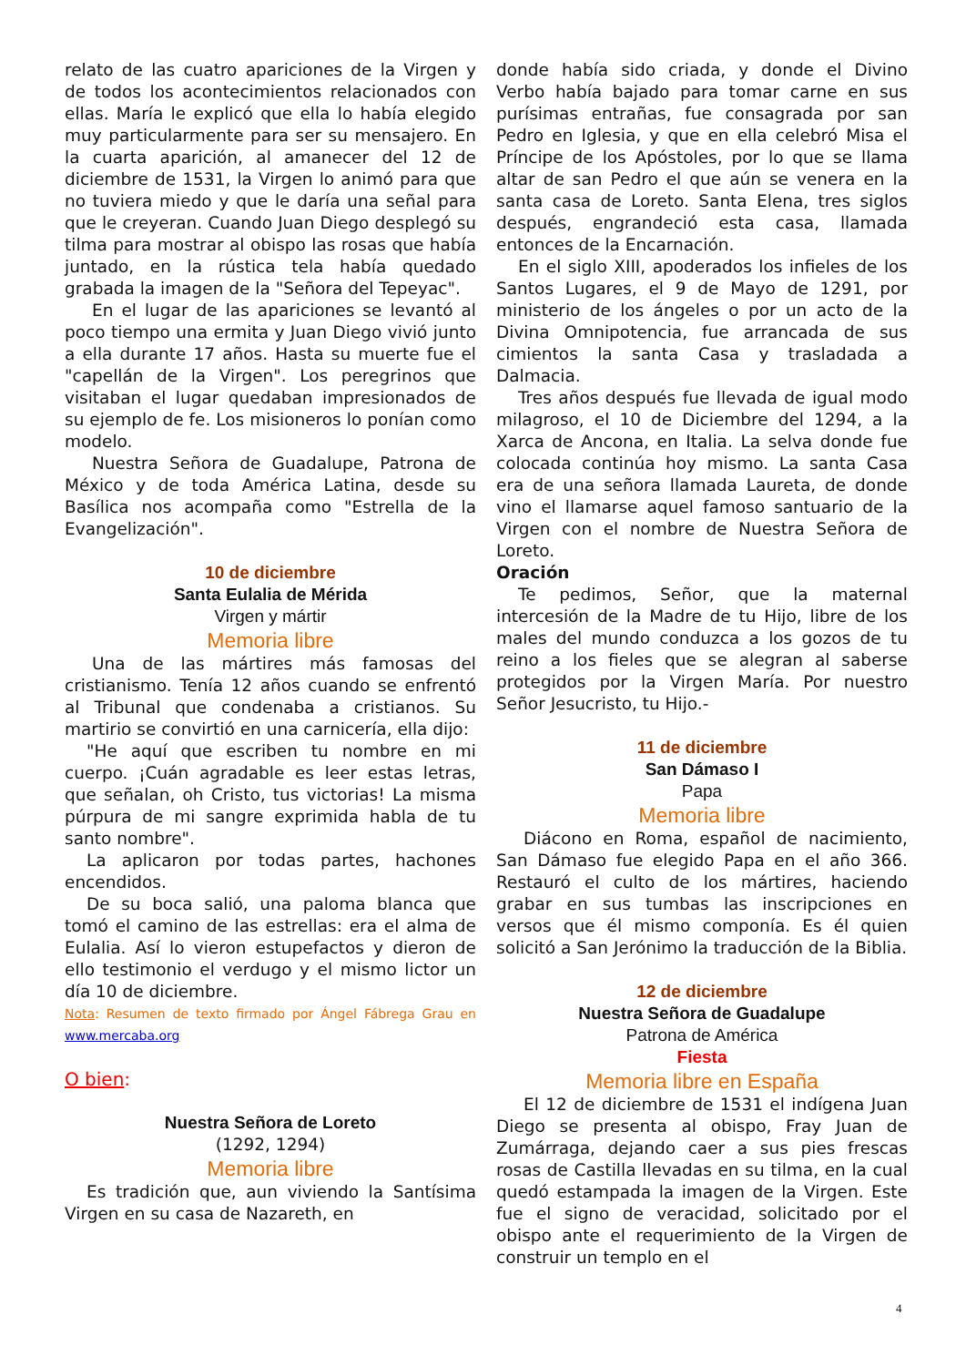relato de las cuatro apariciones de la Virgen y de todos los acontecimientos relacionados con ellas. María le explicó que ella lo había elegido muy particularmente para ser su mensajero. En la cuarta aparición, al amanecer del 12 de diciembre de 1531, la Virgen lo animó para que no tuviera miedo y que le daría una señal para que le creyeran. Cuando Juan Diego desplegó su tilma para mostrar al obispo las rosas que había juntado, en la rústica tela había quedado grabada la imagen de la "Señora del Tepeyac".
En el lugar de las apariciones se levantó al poco tiempo una ermita y Juan Diego vivió junto a ella durante 17 años. Hasta su muerte fue el "capellán de la Virgen". Los peregrinos que visitaban el lugar quedaban impresionados de su ejemplo de fe. Los misioneros lo ponían como modelo.
Nuestra Señora de Guadalupe, Patrona de México y de toda América Latina, desde su Basílica nos acompaña como "Estrella de la Evangelización".
10 de diciembre
Santa Eulalia de Mérida
Virgen y mártir
Memoria libre
Una de las mártires más famosas del cristianismo. Tenía 12 años cuando se enfrentó al Tribunal que condenaba a cristianos. Su martirio se convirtió en una carnicería, ella dijo:
"He aquí que escriben tu nombre en mi cuerpo. ¡Cuán agradable es leer estas letras, que señalan, oh Cristo, tus victorias! La misma púrpura de mi sangre exprimida habla de tu santo nombre".
La aplicaron por todas partes, hachones encendidos.
De su boca salió, una paloma blanca que tomó el camino de las estrellas: era el alma de Eulalia. Así lo vieron estupefactos y dieron de ello testimonio el verdugo y el mismo lictor un día 10 de diciembre.
Nota: Resumen de texto firmado por Ángel Fábrega Grau en www.mercaba.org
O bien:
Nuestra Señora de Loreto
(1292, 1294)
Memoria libre
Es tradición que, aun viviendo la Santísima Virgen en su casa de Nazareth, en
donde había sido criada, y donde el Divino Verbo había bajado para tomar carne en sus purísimas entrañas, fue consagrada por san Pedro en Iglesia, y que en ella celebró Misa el Príncipe de los Apóstoles, por lo que se llama altar de san Pedro el que aún se venera en la santa casa de Loreto. Santa Elena, tres siglos después, engrandeció esta casa, llamada entonces de la Encarnación.
En el siglo XIII, apoderados los infieles de los Santos Lugares, el 9 de Mayo de 1291, por ministerio de los ángeles o por un acto de la Divina Omnipotencia, fue arrancada de sus cimientos la santa Casa y trasladada a Dalmacia.
Tres años después fue llevada de igual modo milagroso, el 10 de Diciembre del 1294, a la Xarca de Ancona, en Italia. La selva donde fue colocada continúa hoy mismo. La santa Casa era de una señora llamada Laureta, de donde vino el llamarse aquel famoso santuario de la Virgen con el nombre de Nuestra Señora de Loreto.
Oración
Te pedimos, Señor, que la maternal intercesión de la Madre de tu Hijo, libre de los males del mundo conduzca a los gozos de tu reino a los fieles que se alegran al saberse protegidos por la Virgen María. Por nuestro Señor Jesucristo, tu Hijo.-
11 de diciembre
San Dámaso I
Papa
Memoria libre
Diácono en Roma, español de nacimiento, San Dámaso fue elegido Papa en el año 366. Restauró el culto de los mártires, haciendo grabar en sus tumbas las inscripciones en versos que él mismo componía. Es él quien solicitó a San Jerónimo la traducción de la Biblia.
12 de diciembre
Nuestra Señora de Guadalupe
Patrona de América
Fiesta
Memoria libre en España
El 12 de diciembre de 1531 el indígena Juan Diego se presenta al obispo, Fray Juan de Zumárraga, dejando caer a sus pies frescas rosas de Castilla llevadas en su tilma, en la cual quedó estampada la imagen de la Virgen. Este fue el signo de veracidad, solicitado por el obispo ante el requerimiento de la Virgen de construir un templo en el
4